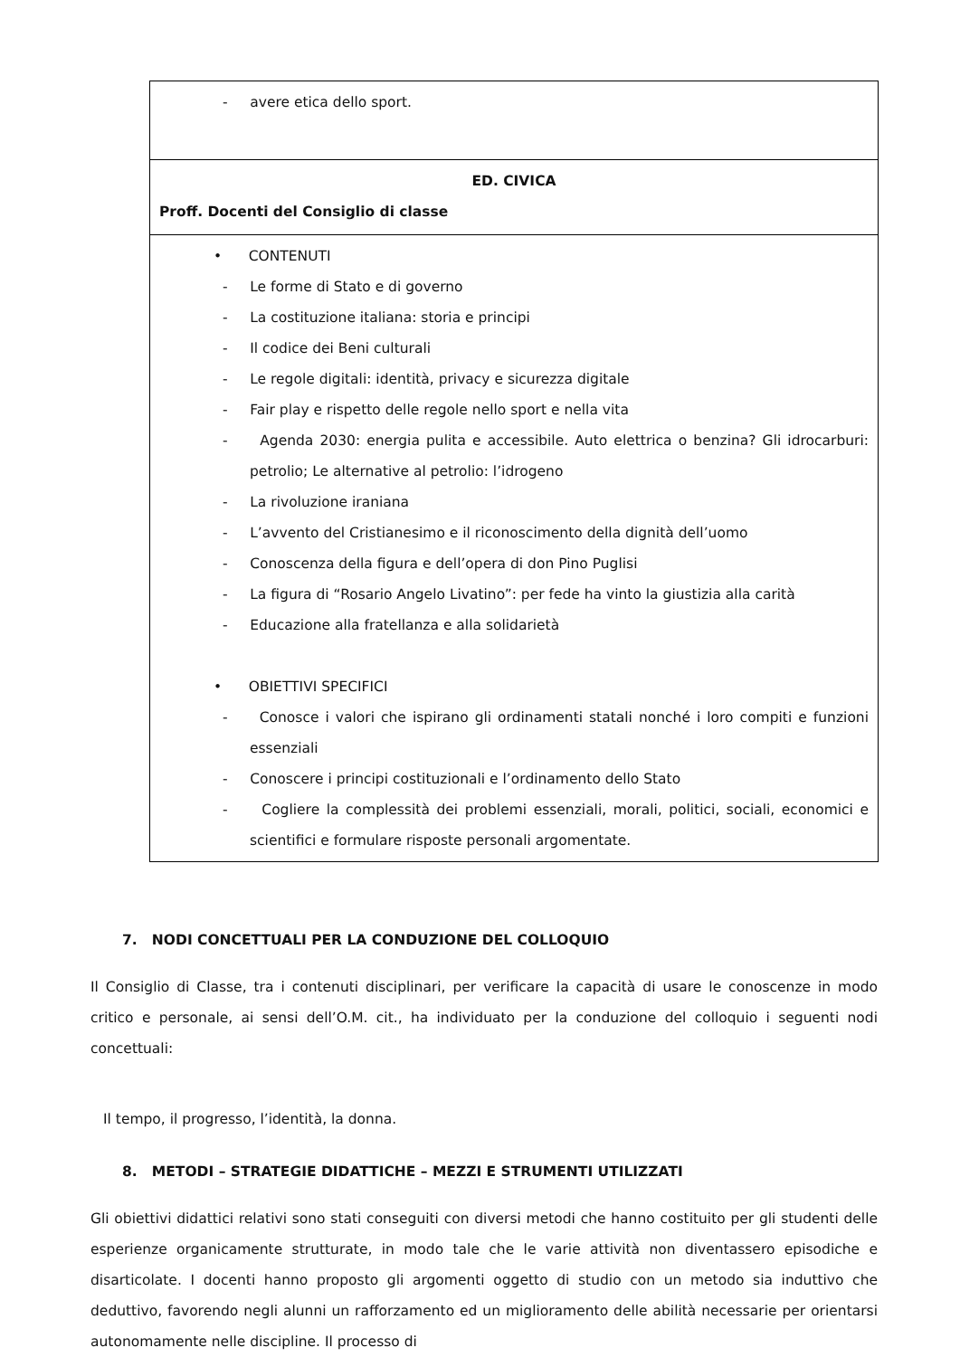| - avere etica dello sport. |
| ED. CIVICA Proff. Docenti del Consiglio di classe |
| • CONTENUTI - Le forme di Stato e di governo - La costituzione italiana: storia e principi - Il codice dei Beni culturali - Le regole digitali: identità, privacy e sicurezza digitale - Fair play e rispetto delle regole nello sport e nella vita - Agenda 2030: energia pulita e accessibile. Auto elettrica o benzina? Gli idrocarburi: petrolio; Le alternative al petrolio: l’idrogeno - La rivoluzione iraniana - L’avvento del Cristianesimo e il riconoscimento della dignità dell’uomo - Conoscenza della figura e dell’opera di don Pino Puglisi - La figura di “Rosario Angelo Livatino”: per fede ha vinto la giustizia alla carità - Educazione alla fratellanza e alla solidarietà • OBIETTIVI SPECIFICI - Conosce i valori che ispirano gli ordinamenti statali nonché i loro compiti e funzioni essenziali - Conoscere i principi costituzionali e l’ordinamento dello Stato - Cogliere la complessità dei problemi essenziali, morali, politici, sociali, economici e scientifici e formulare risposte personali argomentate. |
7. NODI CONCETTUALI PER LA CONDUZIONE DEL COLLOQUIO
Il Consiglio di Classe, tra i contenuti disciplinari, per verificare la capacità di usare le conoscenze in modo critico e personale, ai sensi dell’O.M. cit., ha individuato per la conduzione del colloquio i seguenti nodi concettuali:
Il tempo, il progresso, l’identità, la donna.
8. METODI – STRATEGIE DIDATTICHE – MEZZI E STRUMENTI UTILIZZATI
Gli obiettivi didattici relativi sono stati conseguiti con diversi metodi che hanno costituito per gli studenti delle esperienze organicamente strutturate, in modo tale che le varie attività non diventassero episodiche e disarticolate. I docenti hanno proposto gli argomenti oggetto di studio con un metodo sia induttivo che deduttivo, favorendo negli alunni un rafforzamento ed un miglioramento delle abilità necessarie per orientarsi autonomamente nelle discipline. Il processo di